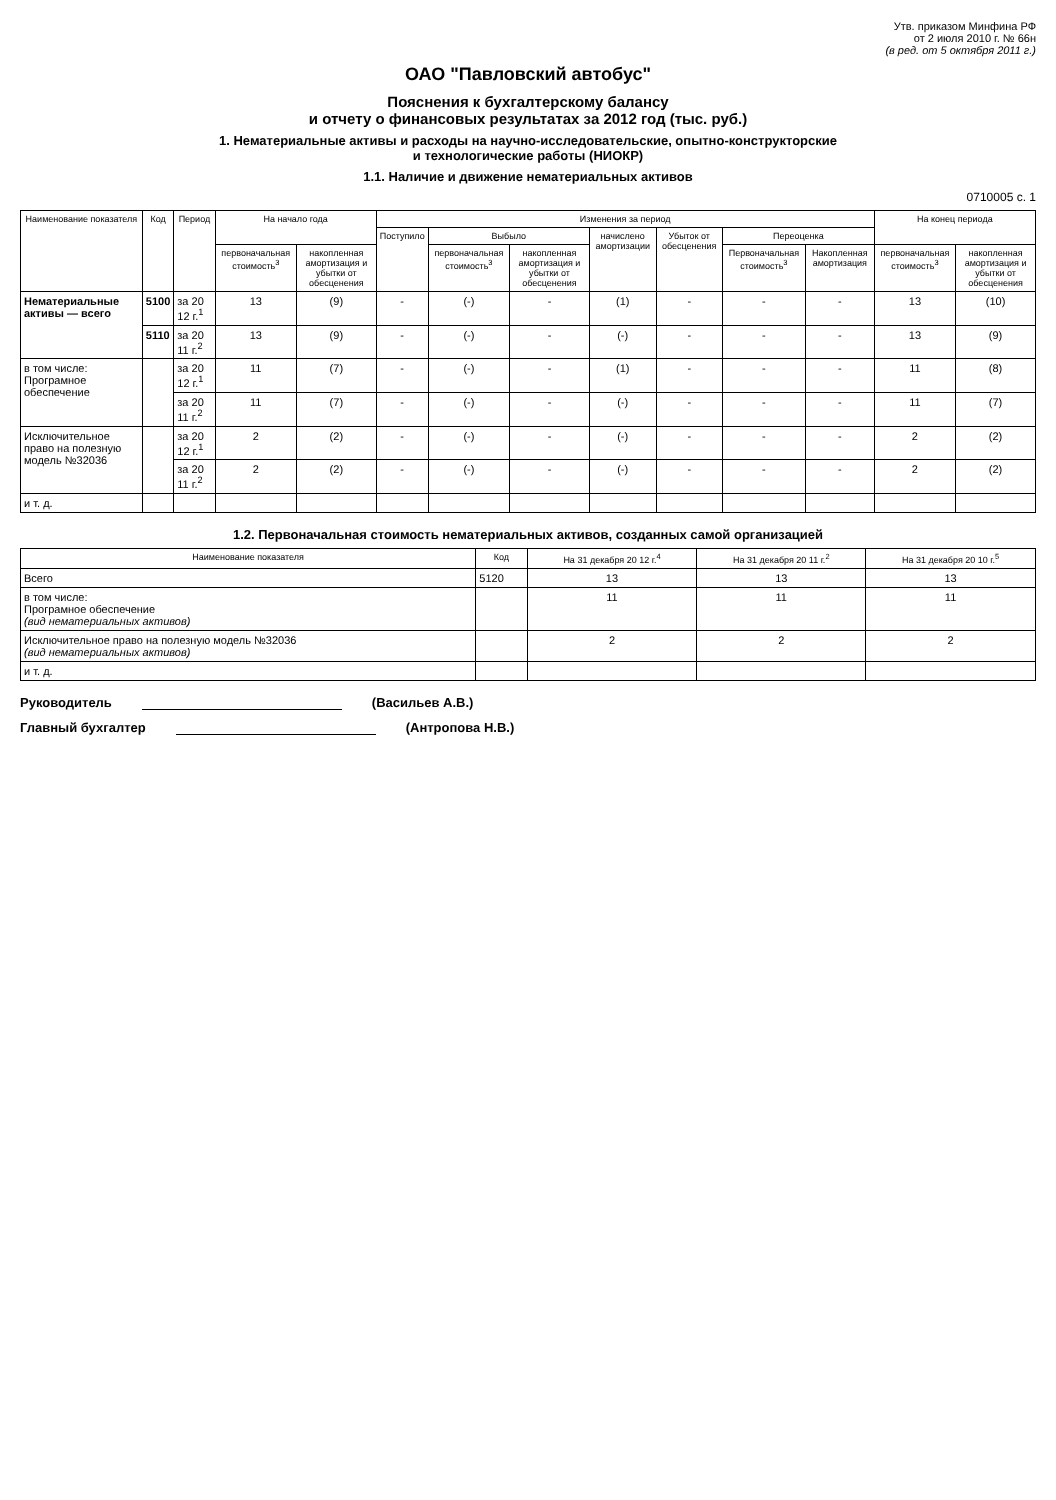Утв. приказом Минфина РФ
от 2 июля 2010 г. № 66н
(в ред. от 5 октября 2011 г.)
ОАО "Павловский автобус"
Пояснения к бухгалтерскому балансу
и отчету о финансовых результатах за 2012 год (тыс. руб.)
1. Нематериальные активы и расходы на научно-исследовательские, опытно-конструкторские
и технологические работы (НИОКР)
1.1. Наличие и движение нематериальных активов
0710005 с. 1
| Наименование показателя | Код | Период | На начало года | | Изменения за период | | | | | | | На конец периода | |
| --- | --- | --- | --- | --- | --- | --- | --- | --- | --- | --- | --- | --- | --- |
| | | | | | Поступило | Выбыло | | начислено амортизации | Убыток от обесценения | Переоценка | | | |
| | | | первоначальная стоимость<sup>3</sup> | накопленная амортизация и убытки от обесценения | | первоначальная стоимость<sup>3</sup> | накопленная амортизация и убытки от обесценения | | | Первоначальная стоимость<sup>3</sup> | Накопленная амортизация | первоначальная стоимость<sup>3</sup> | накопленная амортизация и убытки от обесценения |
| Нематериальные активы — всего | 5100 | за 20 12 г.<sup>1</sup> | 13 | (9) | - | (-) | - | (1) | - | - | - | 13 | (10) |
| | 5110 | за 20 11 г.<sup>2</sup> | 13 | (9) | - | (-) | - | (-) | - | - | - | 13 | (9) |
| в том числе: Програмное обеспечение | | за 20 12 г.<sup>1</sup> | 11 | (7) | - | (-) | - | (1) | - | - | - | 11 | (8) |
| | | за 20 11 г.<sup>2</sup> | 11 | (7) | - | (-) | - | (-) | - | - | - | 11 | (7) |
| Исключительное право на полезную модель №32036 | | за 20 12 г.<sup>1</sup> | 2 | (2) | - | (-) | - | (-) | - | - | - | 2 | (2) |
| | | за 20 11 г.<sup>2</sup> | 2 | (2) | - | (-) | - | (-) | - | - | - | 2 | (2) |
| и т. д. | | | | | | | | | | | | | |
1.2. Первоначальная стоимость нематериальных активов, созданных самой организацией
| Наименование показателя | Код | На 31 декабря 20 12 г.<sup>4</sup> | На 31 декабря 20 11 г.<sup>2</sup> | На 31 декабря 20 10 г.<sup>5</sup> |
| --- | --- | --- | --- | --- |
| Всего | 5120 | 13 | 13 | 13 |
| в том числе: Програмное обеспечение (вид нематериальных активов) | | 11 | 11 | 11 |
| Исключительное право на полезную модель №32036 (вид нематериальных активов) | | 2 | 2 | 2 |
| и т. д. | | | | |
Руководитель (Васильев А.В.)
Главный бухгалтер (Антропова Н.В.)